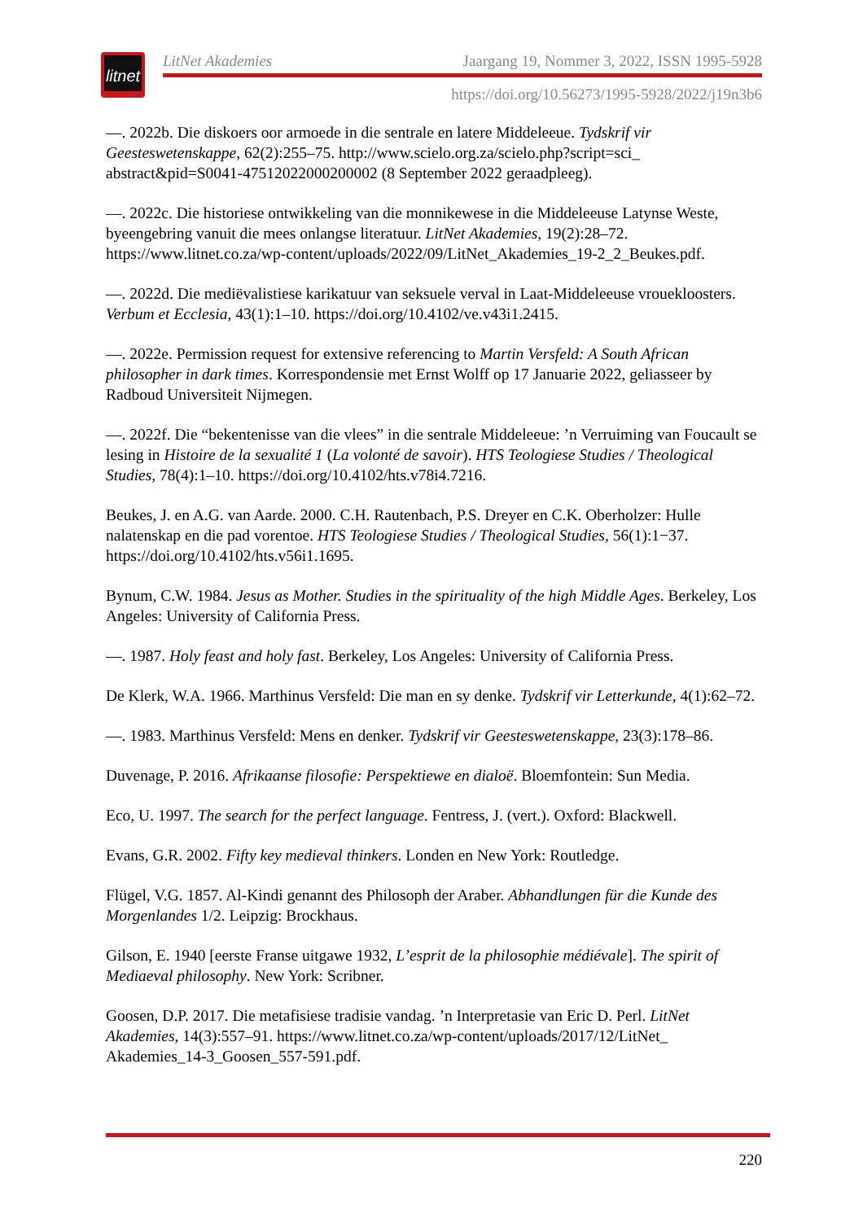litnet
LitNet Akademies Jaargang 19, Nommer 3, 2022, ISSN 1995-5928
https://doi.org/10.56273/1995-5928/2022/j19n3b6
—. 2022b. Die diskoers oor armoede in die sentrale en latere Middeleeue. Tydskrif vir Geesteswetenskappe, 62(2):255–75. http://www.scielo.org.za/scielo.php?script=sci_ abstract&pid=S0041-47512022000200002 (8 September 2022 geraadpleeg).
—. 2022c. Die historiese ontwikkeling van die monnikewese in die Middeleeuse Latynse Weste, byeengebring vanuit die mees onlangse literatuur. LitNet Akademies, 19(2):28–72. https://www.litnet.co.za/wp-content/uploads/2022/09/LitNet_Akademies_19-2_2_Beukes.pdf.
—. 2022d. Die mediëvalistiese karikatuur van seksuele verval in Laat-Middeleeuse vrouekloosters. Verbum et Ecclesia, 43(1):1–10. https://doi.org/10.4102/ve.v43i1.2415.
—. 2022e. Permission request for extensive referencing to Martin Versfeld: A South African philosopher in dark times. Korrespondensie met Ernst Wolff op 17 Januarie 2022, geliasseer by Radboud Universiteit Nijmegen.
—. 2022f. Die “bekentenisse van die vlees” in die sentrale Middeleeue: ’n Verruiming van Foucault se lesing in Histoire de la sexualité 1 (La volonté de savoir). HTS Teologiese Studies / Theological Studies, 78(4):1–10. https://doi.org/10.4102/hts.v78i4.7216.
Beukes, J. en A.G. van Aarde. 2000. C.H. Rautenbach, P.S. Dreyer en C.K. Oberholzer: Hulle nalatenskap en die pad vorentoe. HTS Teologiese Studies / Theological Studies, 56(1):1−37. https://doi.org/10.4102/hts.v56i1.1695.
Bynum, C.W. 1984. Jesus as Mother. Studies in the spirituality of the high Middle Ages. Berkeley, Los Angeles: University of California Press.
—. 1987. Holy feast and holy fast. Berkeley, Los Angeles: University of California Press.
De Klerk, W.A. 1966. Marthinus Versfeld: Die man en sy denke. Tydskrif vir Letterkunde, 4(1):62–72.
—. 1983. Marthinus Versfeld: Mens en denker. Tydskrif vir Geesteswetenskappe, 23(3):178–86.
Duvenage, P. 2016. Afrikaanse filosofie: Perspektiewe en dialoë. Bloemfontein: Sun Media.
Eco, U. 1997. The search for the perfect language. Fentress, J. (vert.). Oxford: Blackwell.
Evans, G.R. 2002. Fifty key medieval thinkers. Londen en New York: Routledge.
Flügel, V.G. 1857. Al-Kindi genannt des Philosoph der Araber. Abhandlungen für die Kunde des Morgenlandes 1/2. Leipzig: Brockhaus.
Gilson, E. 1940 [eerste Franse uitgawe 1932, L’esprit de la philosophie médiévale]. The spirit of Mediaeval philosophy. New York: Scribner.
Goosen, D.P. 2017. Die metafisiese tradisie vandag. ’n Interpretasie van Eric D. Perl. LitNet Akademies, 14(3):557–91. https://www.litnet.co.za/wp-content/uploads/2017/12/LitNet_ Akademies_14-3_Goosen_557-591.pdf.
220